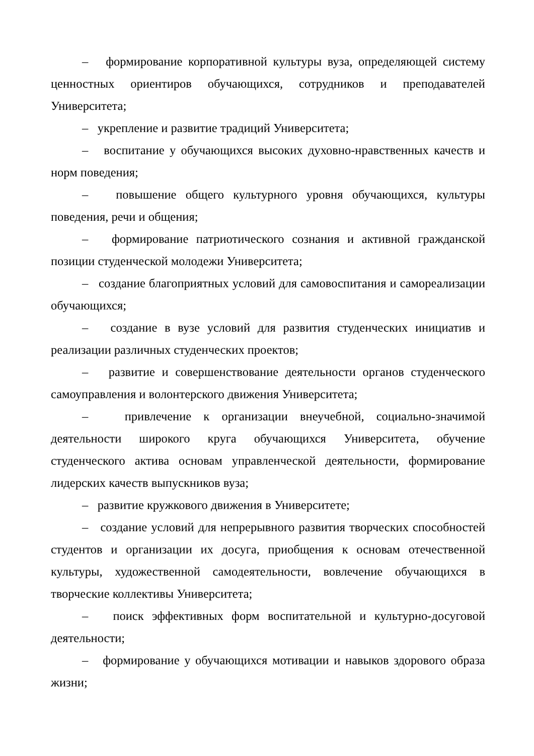– формирование корпоративной культуры вуза, определяющей систему ценностных ориентиров обучающихся, сотрудников и преподавателей Университета;
– укрепление и развитие традиций Университета;
– воспитание у обучающихся высоких духовно-нравственных качеств и норм поведения;
– повышение общего культурного уровня обучающихся, культуры поведения, речи и общения;
– формирование патриотического сознания и активной гражданской позиции студенческой молодежи Университета;
– создание благоприятных условий для самовоспитания и самореализации обучающихся;
– создание в вузе условий для развития студенческих инициатив и реализации различных студенческих проектов;
– развитие и совершенствование деятельности органов студенческого самоуправления и волонтерского движения Университета;
– привлечение к организации внеучебной, социально-значимой деятельности широкого круга обучающихся Университета, обучение студенческого актива основам управленческой деятельности, формирование лидерских качеств выпускников вуза;
– развитие кружкового движения в Университете;
– создание условий для непрерывного развития творческих способностей студентов и организации их досуга, приобщения к основам отечественной культуры, художественной самодеятельности, вовлечение обучающихся в творческие коллективы Университета;
– поиск эффективных форм воспитательной и культурно-досуговой деятельности;
– формирование у обучающихся мотивации и навыков здорового образа жизни;